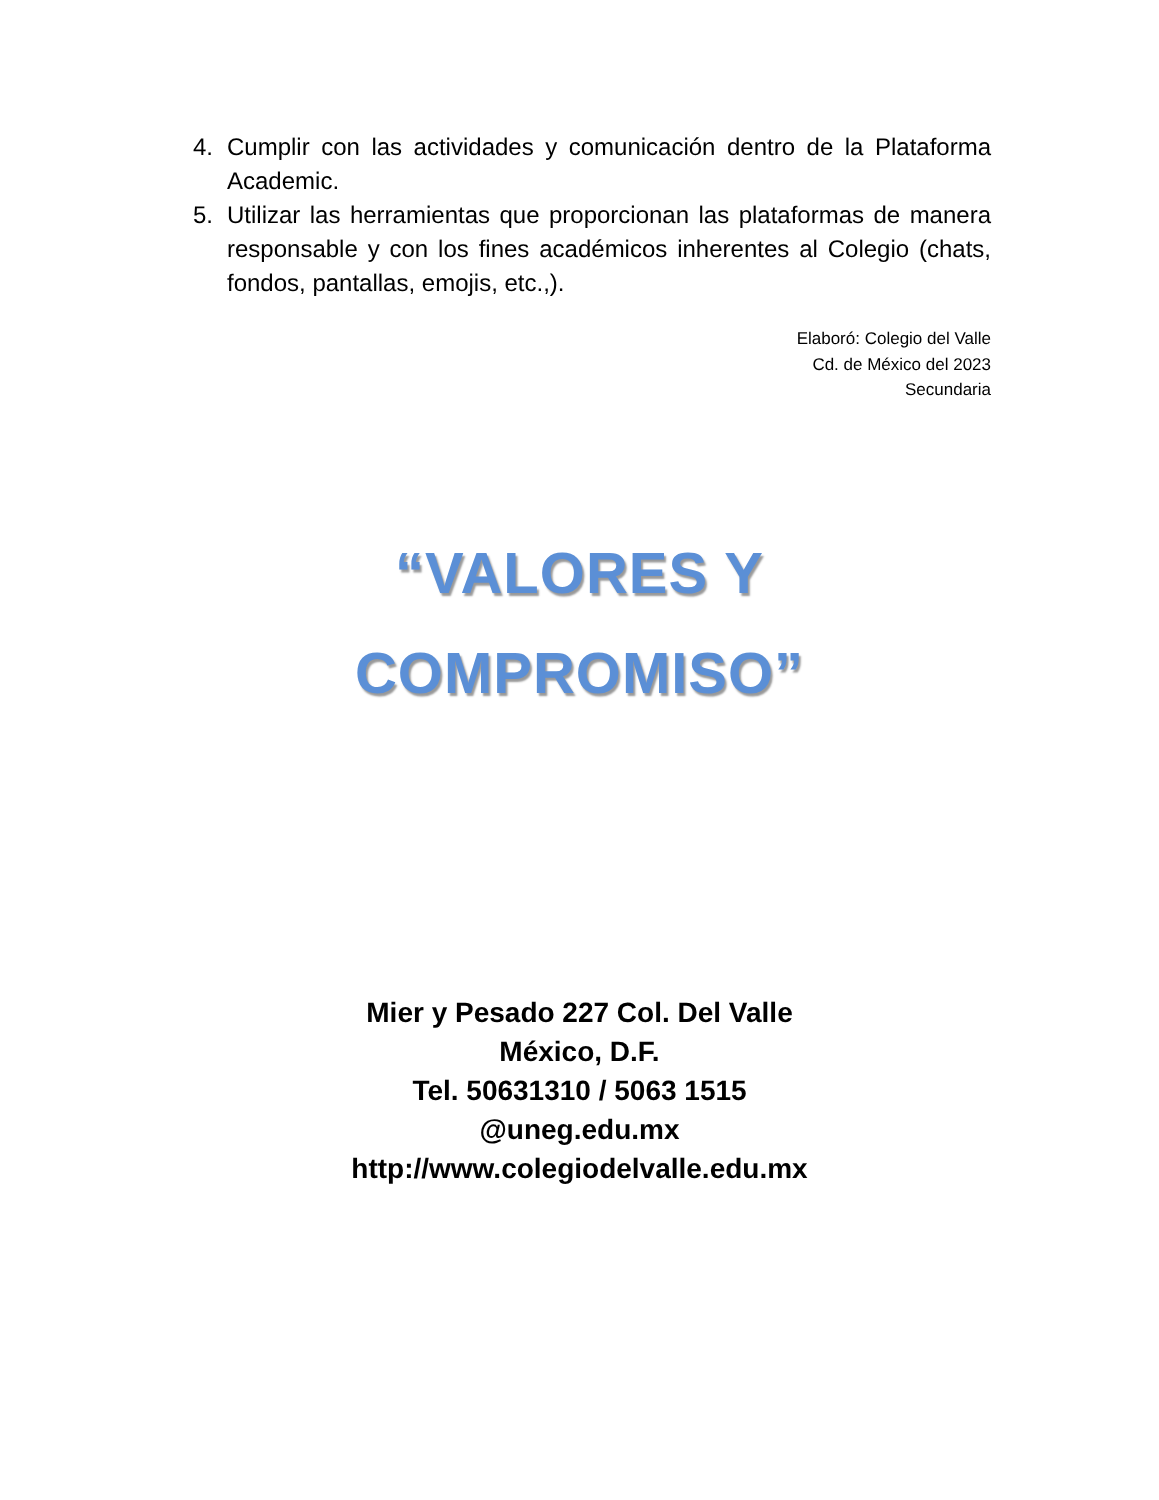4. Cumplir con las actividades y comunicación dentro de la Plataforma Academic.
5. Utilizar las herramientas que proporcionan las plataformas de manera responsable y con los fines académicos inherentes al Colegio (chats, fondos, pantallas, emojis, etc.,).
Elaboró: Colegio del Valle
Cd. de México del 2023
Secundaria
“VALORES Y
COMPROMISO”
Mier y Pesado 227 Col. Del Valle
México, D.F.
Tel. 50631310 / 5063 1515
@uneg.edu.mx
http://www.colegiodelvalle.edu.mx